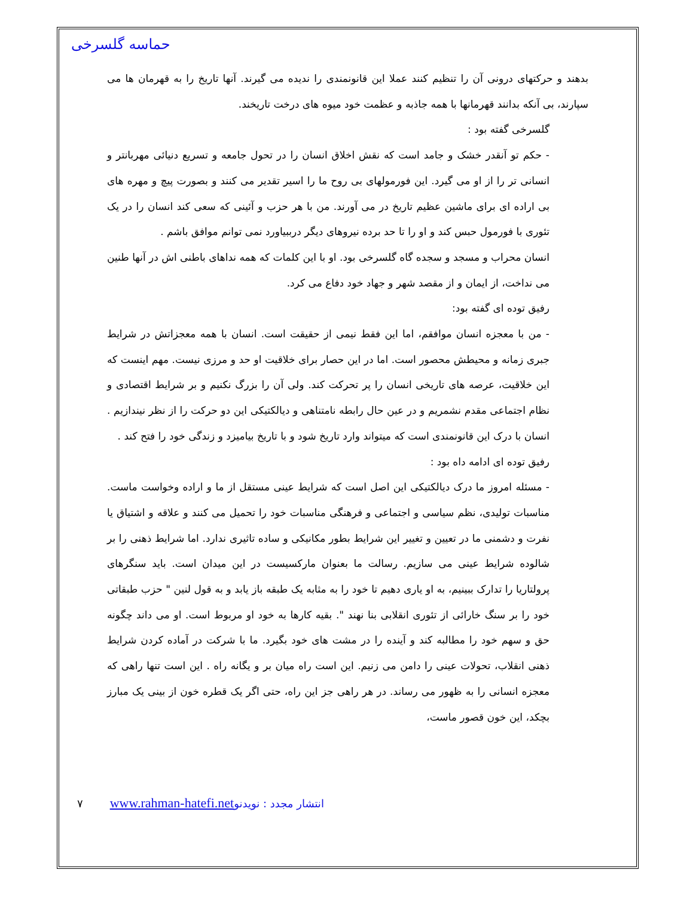حماسه گلسرخی
بدهند و حرکتهای درونی آن را تنظیم کنند عملا این قانونمندی را ندیده می گیرند. آنها تاریخ را به قهرمان ها می سپارند، بی آنکه بدانند قهرمانها با همه جاذبه و عظمت خود میوه های درخت تاریخند.
گلسرخی گفته بود :
- حکم تو آنقدر خشک و جامد است که نقش اخلاق انسان را در تحول جامعه و تسریع دنیائی مهربانتر و انسانی تر را از او می گیرد. این فورمولهای بی روح ما را اسیر تقدیر می کنند و بصورت پیچ و مهره های بی اراده ای برای ماشین عظیم تاریخ در می آورند. من با هر حزب و آئینی که سعی کند انسان را در یک تئوری با فورمول حبس کند و او را تا حد برده نیروهای دیگر درببیاورد نمی توانم موافق باشم .
انسان محراب و مسجد و سجده گاه گلسرخی بود. او با این کلمات که همه نداهای باطنی اش در آنها طنین می نداخت، از ایمان و از مقصد شهر و جهاد خود دفاع می کرد.
رفیق توده ای گفته بود:
- من با معجزه انسان موافقم، اما این فقط نیمی از حقیقت است. انسان با همه معجزاتش در شرایط جبری زمانه و محیطش محصور است. اما در این حصار برای خلاقیت او حد و مرزی نیست. مهم اینست که این خلاقیت، عرصه های تاریخی انسان را پر تحرکت کند. ولی آن را بزرگ نکنیم و بر شرایط اقتصادی و نظام اجتماعی مقدم نشمریم و در عین حال رابطه نامتناهی و دیالکتیکی این دو حرکت را از نظر نیندازیم . انسان با درک این قانونمندی است که میتواند وارد تاریخ شود و با تاریخ بیامیزد و زندگی خود را فتح کند .
رفیق توده ای ادامه داه بود :
- مسئله امروز ما درک دیالکتیکی این اصل است که شرایط عینی مستقل از ما و اراده وخواست ماست. مناسبات تولیدی، نظم سیاسی و اجتماعی و فرهنگی مناسبات خود را تحمیل می کنند و علاقه و اشتیاق یا نفرت و دشمنی ما در تعیین و تغییر این شرایط بطور مکانیکی و ساده تاثیری ندارد. اما شرایط ذهنی را بر شالوده شرایط عینی می سازیم. رسالت ما بعنوان مارکسیست در این میدان است. باید سنگرهای پرولتاریا را تدارک ببینیم، به او یاری دهیم تا خود را به مثابه یک طبقه باز یابد و به قول لنین " حزب طبقاتی خود را بر سنگ خارائی از تئوری انقلابی بنا نهند ". بقیه کارها به خود او مربوط است. او می داند چگونه حق و سهم خود را مطالبه کند و آینده را در مشت های خود بگیرد. ما با شرکت در آماده کردن شرایط ذهنی انقلاب، تحولات عینی را دامن می زنیم. این است راه میان بر و یگانه راه . این است تنها راهی که معجزه انسانی را به ظهور می رساند. در هر راهی جز این راه، حتی اگر یک قطره خون از بینی یک مبارز بچکد، این خون قصور ماست،
۷ www.rahman-hatefi.net انتشار مجدد : نویدنو